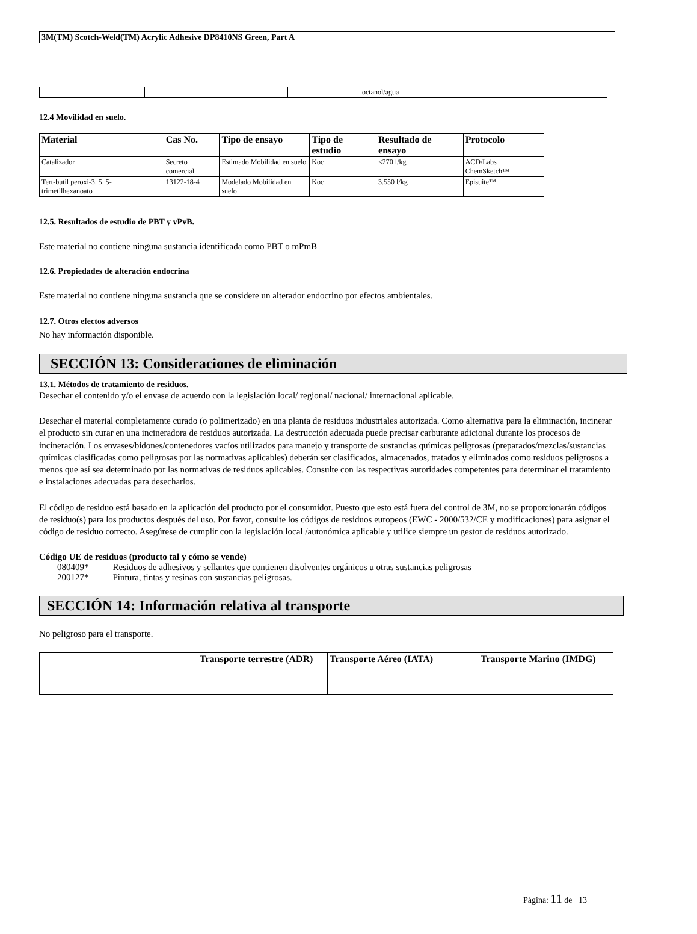3M(TM) Scotch-Weld(TM) Acrylic Adhesive DP8410NS Green, Part A
| | | | | octanol/agua | | |
12.4 Movilidad en suelo.
| Material | Cas No. | Tipo de ensayo | Tipo de estudio | Resultado de ensayo | Protocolo |
| --- | --- | --- | --- | --- | --- |
| Catalizador | Secreto comercial | Estimado Mobilidad en suelo | Koc | <270 l/kg | ACD/Labs ChemSketch™ |
| Tert-butil peroxi-3, 5, 5-trimetilhexanoato | 13122-18-4 | Modelado Mobilidad en suelo | Koc | 3.550 l/kg | Episuite™ |
12.5. Resultados de estudio de PBT y vPvB.
Este material no contiene ninguna sustancia identificada como PBT o mPmB
12.6. Propiedades de alteración endocrina
Este material no contiene ninguna sustancia que se considere un alterador endocrino por efectos ambientales.
12.7. Otros efectos adversos
No hay información disponible.
SECCIÓN 13: Consideraciones de eliminación
13.1. Métodos de tratamiento de residuos.
Desechar el contenido y/o el envase de acuerdo con la legislación local/ regional/ nacional/ internacional aplicable.
Desechar el material completamente curado (o polimerizado) en una planta de residuos industriales autorizada. Como alternativa para la eliminación, incinerar el producto sin curar en una incineradora de residuos autorizada. La destrucción adecuada puede precisar carburante adicional durante los procesos de incineración. Los envases/bidones/contenedores vacíos utilizados para manejo y transporte de sustancias químicas peligrosas (preparados/mezclas/sustancias químicas clasificadas como peligrosas por las normativas aplicables) deberán ser clasificados, almacenados, tratados y eliminados como residuos peligrosos a menos que así sea determinado por las normativas de residuos aplicables. Consulte con las respectivas autoridades competentes para determinar el tratamiento e instalaciones adecuadas para desecharlos.
El código de residuo está basado en la aplicación del producto por el consumidor. Puesto que esto está fuera del control de 3M, no se proporcionarán códigos de residuo(s) para los productos después del uso. Por favor, consulte los códigos de residuos europeos (EWC - 2000/532/CE y modificaciones) para asignar el código de residuo correcto. Asegúrese de cumplir con la legislación local /autonómica aplicable y utilice siempre un gestor de residuos autorizado.
Código UE de residuos (producto tal y cómo se vende)
| 080409* | Residuos de adhesivos y sellantes que contienen disolventes orgánicos u otras sustancias peligrosas |
| 200127* | Pintura, tintas y resinas con sustancias peligrosas. |
SECCIÓN 14: Información relativa al transporte
No peligroso para el transporte.
| | Transporte terrestre (ADR) | Transporte Aéreo (IATA) | Transporte Marino (IMDG) |
| --- | --- | --- | --- |
Página: 11 de 13